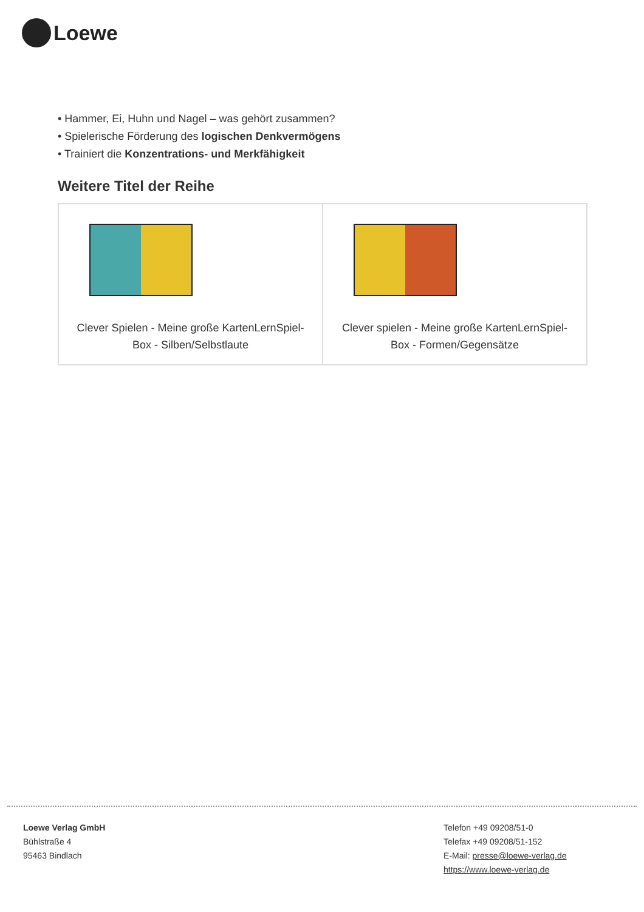Loewe
• Hammer, Ei, Huhn und Nagel – was gehört zusammen?
• Spielerische Förderung des logischen Denkvermögens
• Trainiert die Konzentrations- und Merkfähigkeit
Weitere Titel der Reihe
| Clever Spielen - Meine große KartenLernSpiel-Box - Silben/Selbstlaute | Clever spielen - Meine große KartenLernSpiel-Box - Formen/Gegensätze |
Loewe Verlag GmbH
Bühlstraße 4
95463 Bindlach
Telefon +49 09208/51-0
Telefax +49 09208/51-152
E-Mail: presse@loewe-verlag.de
https://www.loewe-verlag.de